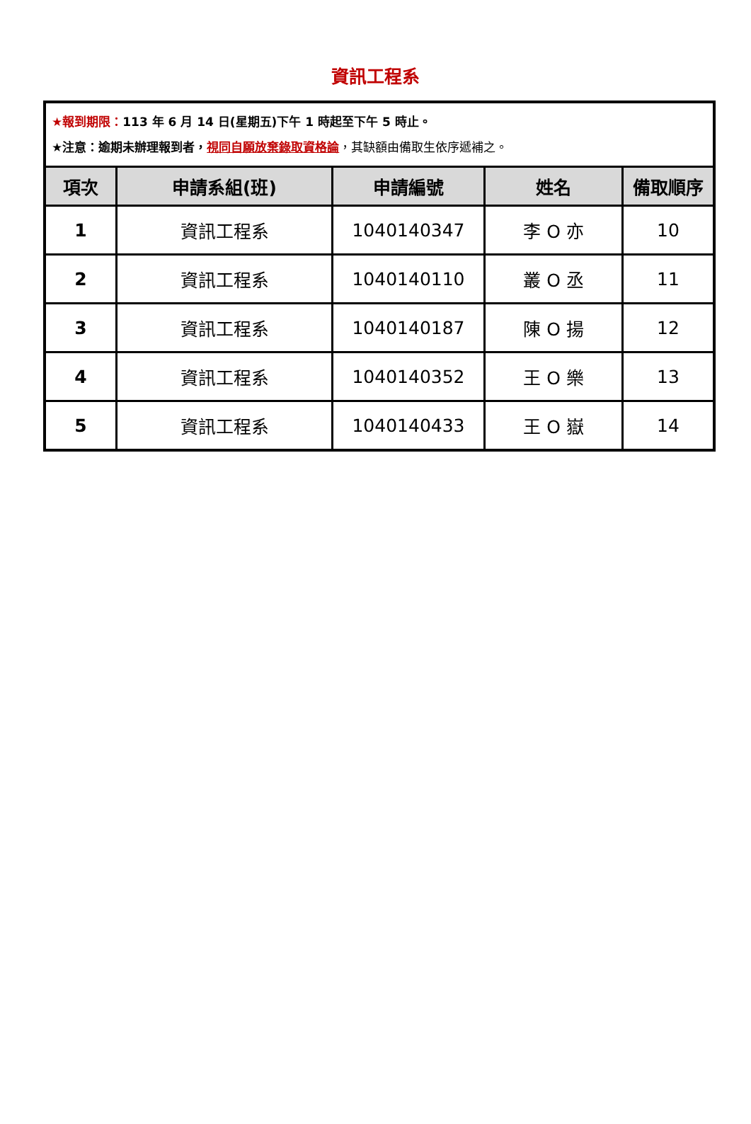資訊工程系
| ★報到期限： 113 年 6 月 14 日(星期五)下午 1 時起至下午 5 時止。 ★注意：逾期未辦理報到者， 視同自願放棄錄取資格論 ，其缺額由備取生依序遞補之。 | | | | |
| 項次 | 申請系組(班) | 申請編號 | 姓名 | 備取順序 |
| 1 | 資訊工程系 | 1040140347 | 李 O 亦 | 10 |
| 2 | 資訊工程系 | 1040140110 | 叢 O 丞 | 11 |
| 3 | 資訊工程系 | 1040140187 | 陳 O 揚 | 12 |
| 4 | 資訊工程系 | 1040140352 | 王 O 樂 | 13 |
| 5 | 資訊工程系 | 1040140433 | 王 O 嶽 | 14 |